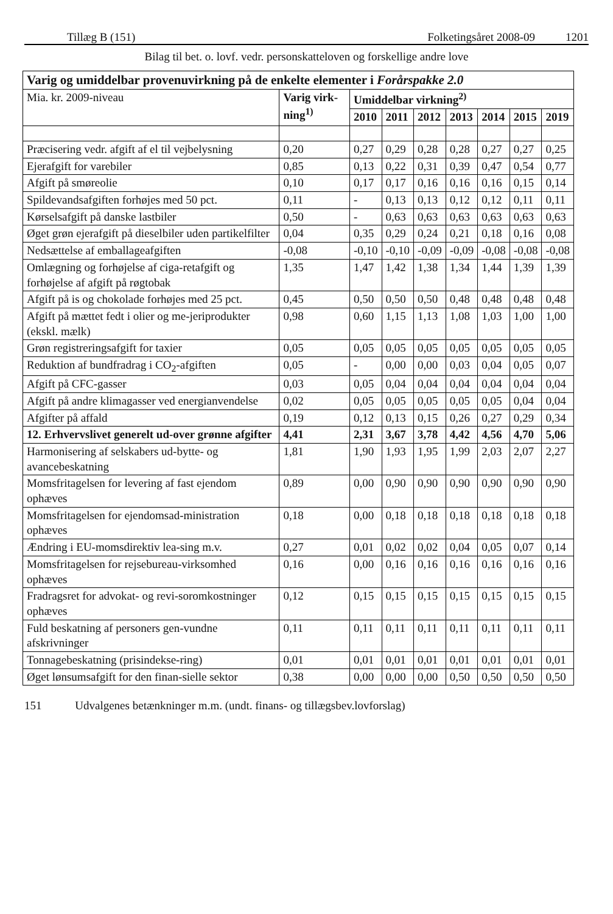Tillæg B (151) Folketingsåret 2008-09 1201
Bilag til bet. o. lovf. vedr. personskatteloven og forskellige andre love
| Varig og umiddelbar provenuvirkning på de enkelte elementer i Forårspakke 2.0 | | | | | | | | |
| Mia. kr. 2009-niveau | Varig virk-ning<sup>1)</sup> | Umiddelbar virkning<sup>2)</sup> | | | | | | |
| | | 2010 | 2011 | 2012 | 2013 | 2014 | 2015 | 2019 |
| Præcisering vedr. afgift af el til vejbelysning | 0,20 | 0,27 | 0,29 | 0,28 | 0,28 | 0,27 | 0,27 | 0,25 |
| Ejerafgift for varebiler | 0,85 | 0,13 | 0,22 | 0,31 | 0,39 | 0,47 | 0,54 | 0,77 |
| Afgift på smøreolie | 0,10 | 0,17 | 0,17 | 0,16 | 0,16 | 0,16 | 0,15 | 0,14 |
| Spildevandsafgiften forhøjes med 50 pct. | 0,11 | - | 0,13 | 0,13 | 0,12 | 0,12 | 0,11 | 0,11 |
| Kørselsafgift på danske lastbiler | 0,50 | - | 0,63 | 0,63 | 0,63 | 0,63 | 0,63 | 0,63 |
| Øget grøn ejerafgift på dieselbiler uden partikelfilter | 0,04 | 0,35 | 0,29 | 0,24 | 0,21 | 0,18 | 0,16 | 0,08 |
| Nedsættelse af emballageafgiften | -0,08 | -0,10 | -0,10 | -0,09 | -0,09 | -0,08 | -0,08 | -0,08 |
| Omlægning og forhøjelse af ciga-retafgift og forhøjelse af afgift på røgtobak | 1,35 | 1,47 | 1,42 | 1,38 | 1,34 | 1,44 | 1,39 | 1,39 |
| Afgift på is og chokolade forhøjes med 25 pct. | 0,45 | 0,50 | 0,50 | 0,50 | 0,48 | 0,48 | 0,48 | 0,48 |
| Afgift på mættet fedt i olier og me-jeriprodukter (ekskl. mælk) | 0,98 | 0,60 | 1,15 | 1,13 | 1,08 | 1,03 | 1,00 | 1,00 |
| Grøn registreringsafgift for taxier | 0,05 | 0,05 | 0,05 | 0,05 | 0,05 | 0,05 | 0,05 | 0,05 |
| Reduktion af bundfradrag i CO<sub>2</sub>-afgiften | 0,05 | - | 0,00 | 0,00 | 0,03 | 0,04 | 0,05 | 0,07 |
| Afgift på CFC-gasser | 0,03 | 0,05 | 0,04 | 0,04 | 0,04 | 0,04 | 0,04 | 0,04 |
| Afgift på andre klimagasser ved energianvendelse | 0,02 | 0,05 | 0,05 | 0,05 | 0,05 | 0,05 | 0,04 | 0,04 |
| Afgifter på affald | 0,19 | 0,12 | 0,13 | 0,15 | 0,26 | 0,27 | 0,29 | 0,34 |
| 12. Erhvervslivet generelt ud-over grønne afgifter | 4,41 | 2,31 | 3,67 | 3,78 | 4,42 | 4,56 | 4,70 | 5,06 |
| Harmonisering af selskabers ud-bytte- og avancebeskatning | 1,81 | 1,90 | 1,93 | 1,95 | 1,99 | 2,03 | 2,07 | 2,27 |
| Momsfritagelsen for levering af fast ejendom ophæves | 0,89 | 0,00 | 0,90 | 0,90 | 0,90 | 0,90 | 0,90 | 0,90 |
| Momsfritagelsen for ejendomsad-ministration ophæves | 0,18 | 0,00 | 0,18 | 0,18 | 0,18 | 0,18 | 0,18 | 0,18 |
| Ændring i EU-momsdirektiv lea-sing m.v. | 0,27 | 0,01 | 0,02 | 0,02 | 0,04 | 0,05 | 0,07 | 0,14 |
| Momsfritagelsen for rejsebureau-virksomhed ophæves | 0,16 | 0,00 | 0,16 | 0,16 | 0,16 | 0,16 | 0,16 | 0,16 |
| Fradragsret for advokat- og revi-soromkostninger ophæves | 0,12 | 0,15 | 0,15 | 0,15 | 0,15 | 0,15 | 0,15 | 0,15 |
| Fuld beskatning af personers gen-vundne afskrivninger | 0,11 | 0,11 | 0,11 | 0,11 | 0,11 | 0,11 | 0,11 | 0,11 |
| Tonnagebeskatning (prisindekse-ring) | 0,01 | 0,01 | 0,01 | 0,01 | 0,01 | 0,01 | 0,01 | 0,01 |
| Øget lønsumsafgift for den finan-sielle sektor | 0,38 | 0,00 | 0,00 | 0,00 | 0,50 | 0,50 | 0,50 | 0,50 |
151 Udvalgenes betænkninger m.m. (undt. finans- og tillægsbev.lovforslag)